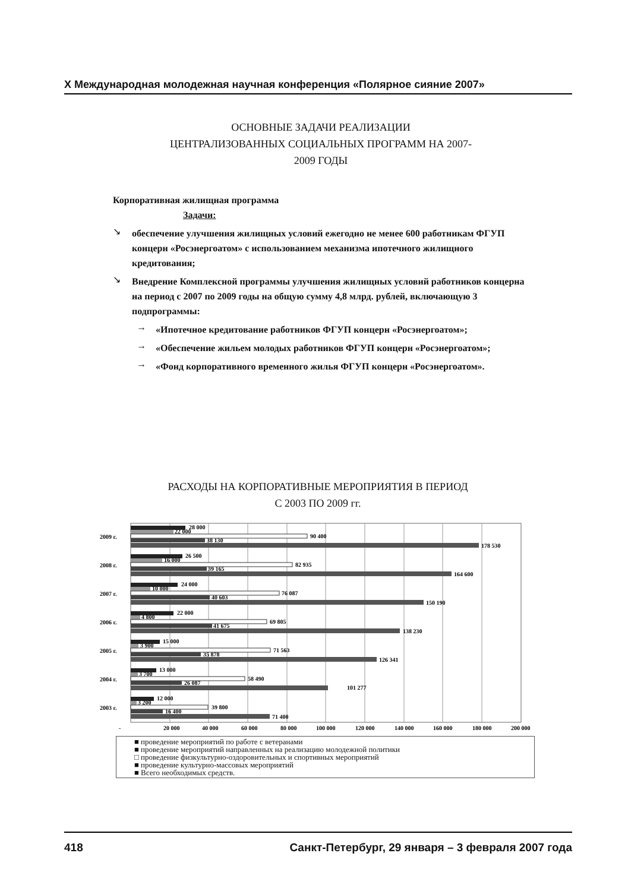X Международная молодежная научная конференция «Полярное сияние 2007»
ОСНОВНЫЕ ЗАДАЧИ РЕАЛИЗАЦИИ
ЦЕНТРАЛИЗОВАННЫХ СОЦИАЛЬНЫХ ПРОГРАММ НА 2007-
2009 ГОДЫ
Корпоративная жилищная программа
Задачи:
↘
обеспечение улучшения жилищных условий ежегодно не менее 600 работникам ФГУП концерн «Росэнергоатом» с использованием механизма ипотечного жилищного кредитования;
↘
Внедрение Комплексной программы улучшения жилищных условий работников концерна на период с 2007 по 2009 годы на общую сумму 4,8 млрд. рублей, включающую 3 подпрограммы:
→
«Ипотечное кредитование работников ФГУП концерн «Росэнергоатом»;
→
«Обеспечение жильем молодых работников ФГУП концерн «Росэнергоатом»;
→
«Фонд корпоративного временного жилья ФГУП концерн «Росэнергоатом».
РАСХОДЫ НА КОРПОРАТИВНЫЕ МЕРОПРИЯТИЯ В ПЕРИОД
С 2003 ПО 2009 гг.
2009 г.
2008 г.
2007 г.
2006 г.
2005 г.
2004 г.
2003 г.
28 000
22 000
90 400
38 130
178 530
26 500
16 000
82 935
39 165
164 600
24 000
10 000
76 087
40 603
150 190
22 000
4 800
69 805
41 675
138 230
15 000
3 900
71 563
35 878
126 341
13 000
3 700
58 490
26 087
101 277
12 000
3 200
39 800
16 400
71 400
-
20 000
40 000
60 000
80 000
100 000
120 000
140 000
160 000
180 000
200 000
■ проведение мероприятий по работе с ветеранами
■ проведение мероприятий направленных на реализацию молодежной политики
□ проведение физкультурно-оздоровительных и спортивных мероприятий
■ проведение культурно-массовых мероприятий
■ Всего необходимых средств.
418 Санкт-Петербург, 29 января – 3 февраля 2007 года